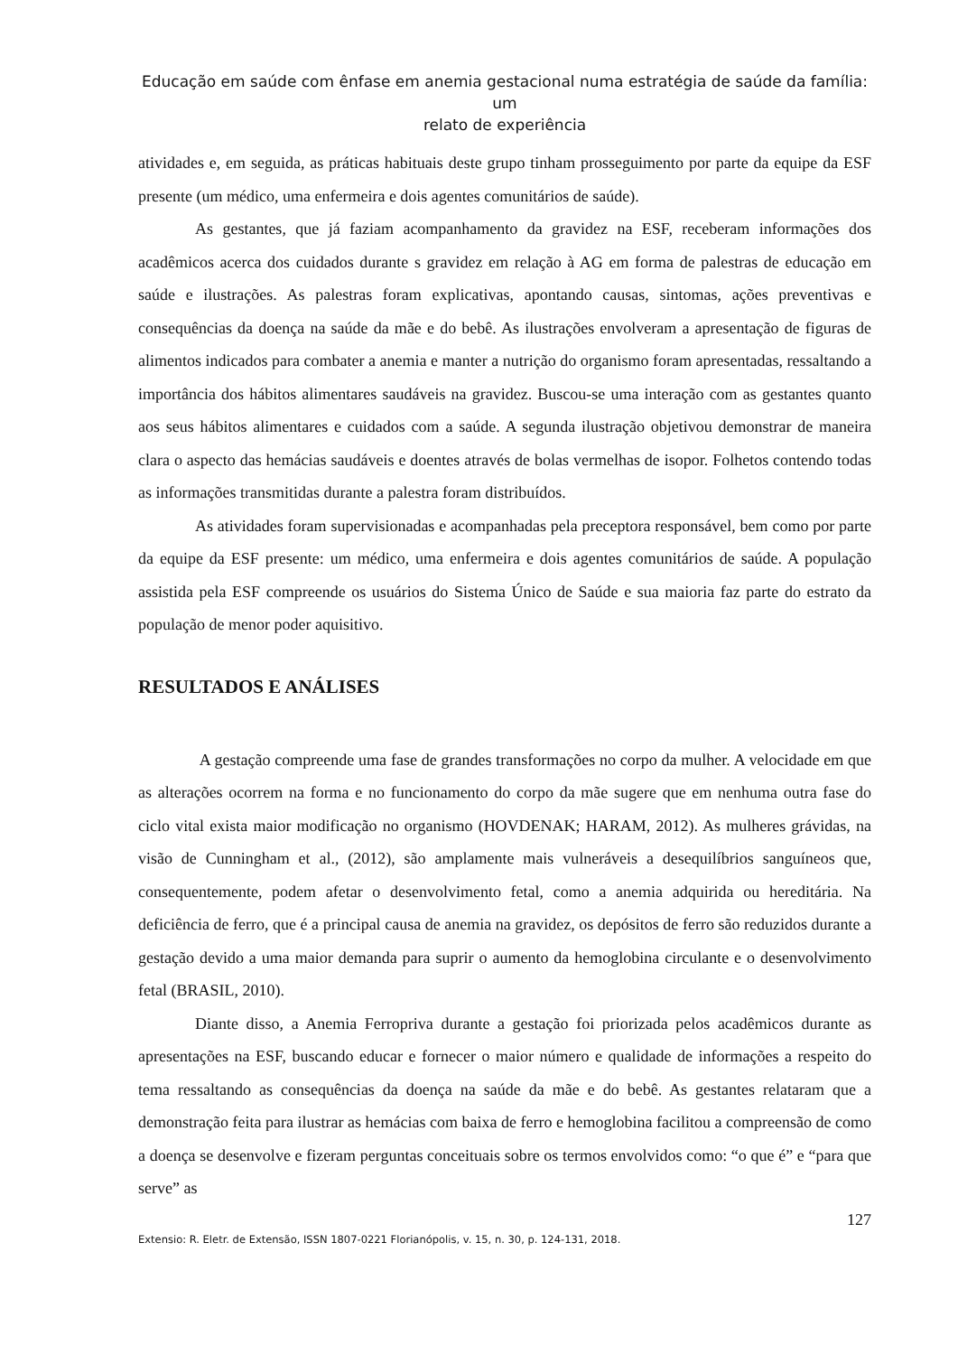Educação em saúde com ênfase em anemia gestacional numa estratégia de saúde da família: um
relato de experiência
atividades e, em seguida, as práticas habituais deste grupo tinham prosseguimento por parte da equipe da ESF presente (um médico, uma enfermeira e dois agentes comunitários de saúde).
As gestantes, que já faziam acompanhamento da gravidez na ESF, receberam informações dos acadêmicos acerca dos cuidados durante s gravidez em relação à AG em forma de palestras de educação em saúde e ilustrações. As palestras foram explicativas, apontando causas, sintomas, ações preventivas e consequências da doença na saúde da mãe e do bebê. As ilustrações envolveram a apresentação de figuras de alimentos indicados para combater a anemia e manter a nutrição do organismo foram apresentadas, ressaltando a importância dos hábitos alimentares saudáveis na gravidez. Buscou-se uma interação com as gestantes quanto aos seus hábitos alimentares e cuidados com a saúde. A segunda ilustração objetivou demonstrar de maneira clara o aspecto das hemácias saudáveis e doentes através de bolas vermelhas de isopor. Folhetos contendo todas as informações transmitidas durante a palestra foram distribuídos.
As atividades foram supervisionadas e acompanhadas pela preceptora responsável, bem como por parte da equipe da ESF presente: um médico, uma enfermeira e dois agentes comunitários de saúde. A população assistida pela ESF compreende os usuários do Sistema Único de Saúde e sua maioria faz parte do estrato da população de menor poder aquisitivo.
RESULTADOS E ANÁLISES
A gestação compreende uma fase de grandes transformações no corpo da mulher. A velocidade em que as alterações ocorrem na forma e no funcionamento do corpo da mãe sugere que em nenhuma outra fase do ciclo vital exista maior modificação no organismo (HOVDENAK; HARAM, 2012). As mulheres grávidas, na visão de Cunningham et al., (2012), são amplamente mais vulneráveis a desequilíbrios sanguíneos que, consequentemente, podem afetar o desenvolvimento fetal, como a anemia adquirida ou hereditária. Na deficiência de ferro, que é a principal causa de anemia na gravidez, os depósitos de ferro são reduzidos durante a gestação devido a uma maior demanda para suprir o aumento da hemoglobina circulante e o desenvolvimento fetal (BRASIL, 2010).
Diante disso, a Anemia Ferropriva durante a gestação foi priorizada pelos acadêmicos durante as apresentações na ESF, buscando educar e fornecer o maior número e qualidade de informações a respeito do tema ressaltando as consequências da doença na saúde da mãe e do bebê. As gestantes relataram que a demonstração feita para ilustrar as hemácias com baixa de ferro e hemoglobina facilitou a compreensão de como a doença se desenvolve e fizeram perguntas conceituais sobre os termos envolvidos como: “o que é” e “para que serve” as
127
Extensio: R. Eletr. de Extensão, ISSN 1807-0221 Florianópolis, v. 15, n. 30, p. 124-131, 2018.